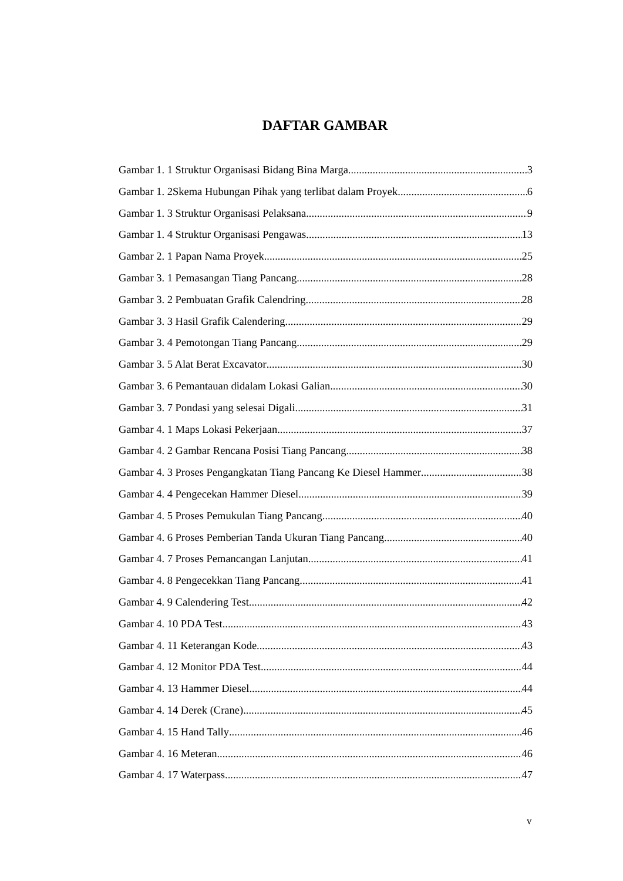DAFTAR GAMBAR
Gambar 1. 1 Struktur Organisasi Bidang Bina Marga 3
Gambar 1. 2Skema Hubungan Pihak yang terlibat dalam Proyek 6
Gambar 1. 3 Struktur Organisasi Pelaksana 9
Gambar 1. 4 Struktur Organisasi Pengawas 13
Gambar 2. 1 Papan Nama Proyek 25
Gambar 3. 1 Pemasangan Tiang Pancang 28
Gambar 3. 2 Pembuatan Grafik Calendring 28
Gambar 3. 3 Hasil Grafik Calendering 29
Gambar 3. 4 Pemotongan Tiang Pancang 29
Gambar 3. 5 Alat Berat Excavator 30
Gambar 3. 6 Pemantauan didalam Lokasi Galian 30
Gambar 3. 7 Pondasi yang selesai Digali 31
Gambar 4. 1 Maps Lokasi Pekerjaan 37
Gambar 4. 2 Gambar Rencana Posisi Tiang Pancang 38
Gambar 4. 3 Proses Pengangkatan Tiang Pancang Ke Diesel Hammer 38
Gambar 4. 4 Pengecekan Hammer Diesel 39
Gambar 4. 5 Proses Pemukulan Tiang Pancang 40
Gambar 4. 6 Proses Pemberian Tanda Ukuran Tiang Pancang 40
Gambar 4. 7 Proses Pemancangan Lanjutan 41
Gambar 4. 8 Pengecekkan Tiang Pancang 41
Gambar 4. 9 Calendering Test 42
Gambar 4. 10 PDA Test 43
Gambar 4. 11 Keterangan Kode 43
Gambar 4. 12 Monitor PDA Test 44
Gambar 4. 13 Hammer Diesel 44
Gambar 4. 14 Derek (Crane) 45
Gambar 4. 15 Hand Tally 46
Gambar 4. 16 Meteran 46
Gambar 4. 17 Waterpass 47
v